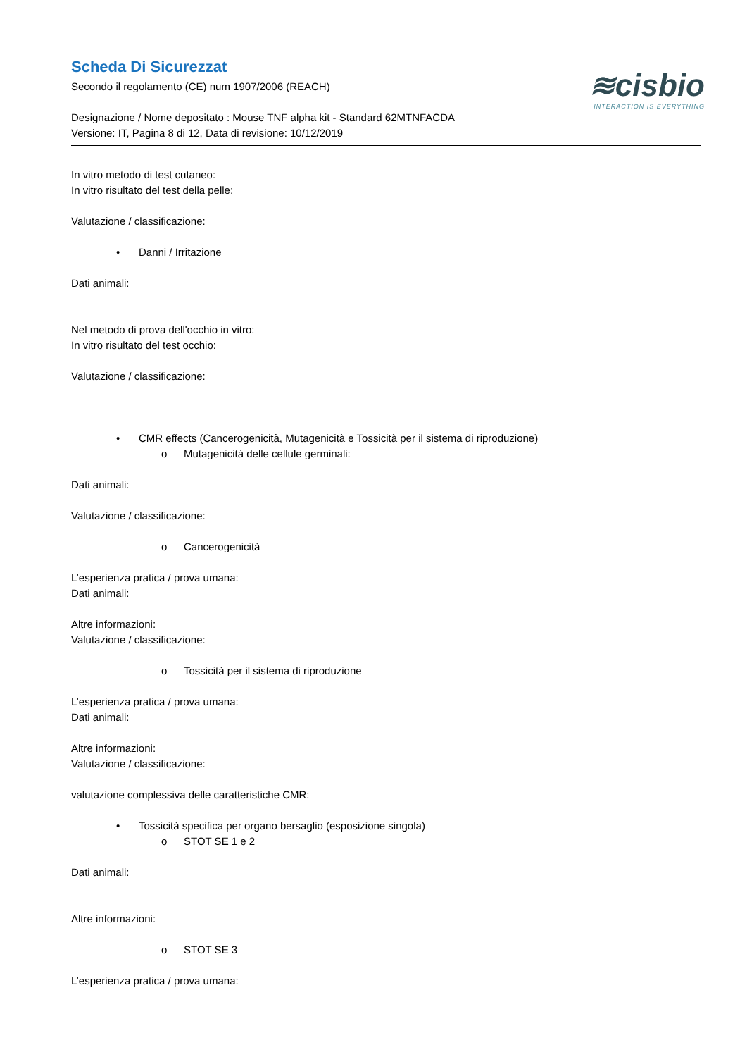≋cisbio
INTERACTION IS EVERYTHING
Scheda Di Sicurezzat
Secondo il regolamento (CE) num 1907/2006 (REACH)
Designazione / Nome depositato : Mouse TNF alpha kit - Standard 62MTNFACDA
Versione: IT, Pagina 8 di 12, Data di revisione: 10/12/2019
In vitro metodo di test cutaneo:
In vitro risultato del test della pelle:
Valutazione / classificazione:
• Danni / Irritazione
Dati animali:
Nel metodo di prova dell'occhio in vitro:
In vitro risultato del test occhio:
Valutazione / classificazione:
• CMR effects (Cancerogenicità, Mutagenicità e Tossicità per il sistema di riproduzione)
o Mutagenicità delle cellule germinali:
Dati animali:
Valutazione / classificazione:
o Cancerogenicità
L’esperienza pratica / prova umana:
Dati animali:
Altre informazioni:
Valutazione / classificazione:
o Tossicità per il sistema di riproduzione
L’esperienza pratica / prova umana:
Dati animali:
Altre informazioni:
Valutazione / classificazione:
valutazione complessiva delle caratteristiche CMR:
• Tossicità specifica per organo bersaglio (esposizione singola)
o STOT SE 1 e 2
Dati animali:
Altre informazioni:
o STOT SE 3
L’esperienza pratica / prova umana: